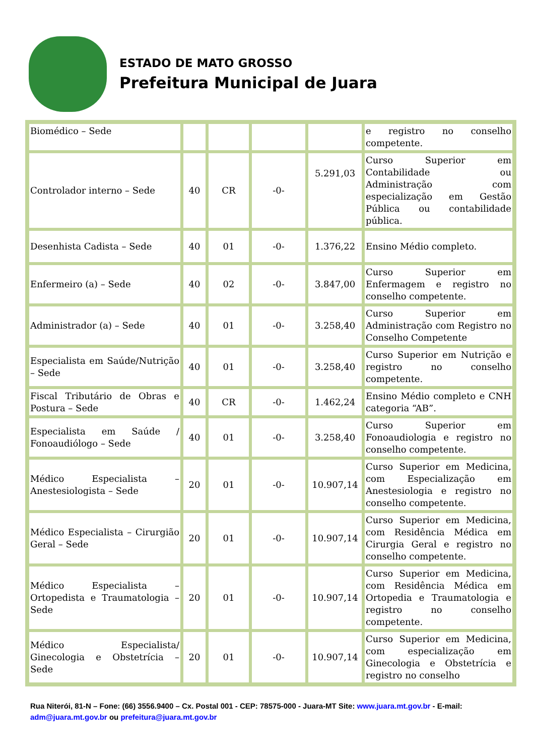ESTADO DE MATO GROSSO
Prefeitura Municipal de Juara
| Biomédico – Sede | | | | | e registro no conselho competente. |
| Controlador interno – Sede | 40 | CR | -0- | 5.291,03 | Curso Superior em Contabilidade ou Administração com especialização em Gestão Pública ou contabilidade pública. |
| Desenhista Cadista – Sede | 40 | 01 | -0- | 1.376,22 | Ensino Médio completo. |
| Enfermeiro (a) – Sede | 40 | 02 | -0- | 3.847,00 | Curso Superior em Enfermagem e registro no conselho competente. |
| Administrador (a) – Sede | 40 | 01 | -0- | 3.258,40 | Curso Superior em Administração com Registro no Conselho Competente |
| Especialista em Saúde/Nutrição – Sede | 40 | 01 | -0- | 3.258,40 | Curso Superior em Nutrição e registro no conselho competente. |
| Fiscal Tributário de Obras e Postura – Sede | 40 | CR | -0- | 1.462,24 | Ensino Médio completo e CNH categoria “AB”. |
| Especialista em Saúde / Fonoaudiólogo – Sede | 40 | 01 | -0- | 3.258,40 | Curso Superior em Fonoaudiologia e registro no conselho competente. |
| Médico Especialista – Anestesiologista – Sede | 20 | 01 | -0- | 10.907,14 | Curso Superior em Medicina, com Especialização em Anestesiologia e registro no conselho competente. |
| Médico Especialista – Cirurgião Geral – Sede | 20 | 01 | -0- | 10.907,14 | Curso Superior em Medicina, com Residência Médica em Cirurgia Geral e registro no conselho competente. |
| Médico Especialista – Ortopedista e Traumatologia – Sede | 20 | 01 | -0- | 10.907,14 | Curso Superior em Medicina, com Residência Médica em Ortopedia e Traumatologia e registro no conselho competente. |
| Médico Especialista/ Ginecologia e Obstetrícia – Sede | 20 | 01 | -0- | 10.907,14 | Curso Superior em Medicina, com especialização em Ginecologia e Obstetrícia e registro no conselho |
Rua Niterói, 81-N – Fone: (66) 3556.9400 – Cx. Postal 001 - CEP: 78575-000 - Juara-MT Site: www.juara.mt.gov.br - E-mail: adm@juara.mt.gov.br ou prefeitura@juara.mt.gov.br